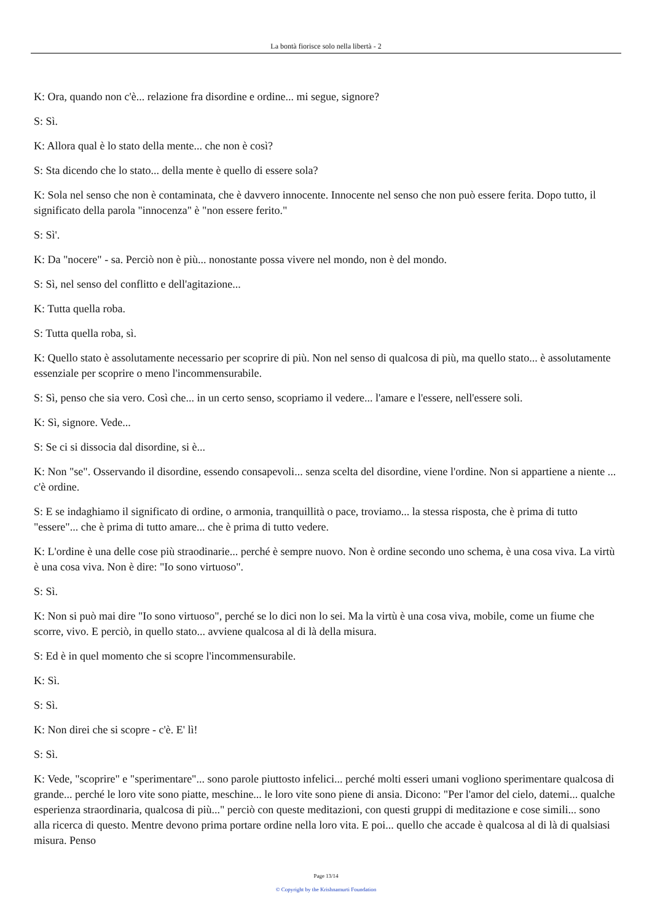La bontà fiorisce solo nella libertà - 2
K: Ora, quando non c'è... relazione fra disordine e ordine... mi segue, signore?
S: Sì.
K: Allora qual è lo stato della mente... che non è così?
S: Sta dicendo che lo stato... della mente è quello di essere sola?
K: Sola nel senso che non è contaminata, che è davvero innocente. Innocente nel senso che non può essere ferita. Dopo tutto, il significato della parola "innocenza" è "non essere ferito."
S: Sì'.
K: Da "nocere" - sa. Perciò non è più... nonostante possa vivere nel mondo, non è del mondo.
S: Sì, nel senso del conflitto e dell'agitazione...
K: Tutta quella roba.
S: Tutta quella roba, sì.
K: Quello stato è assolutamente necessario per scoprire di più. Non nel senso di qualcosa di più, ma quello stato... è assolutamente essenziale per scoprire o meno l'incommensurabile.
S: Sì, penso che sia vero. Così che... in un certo senso, scopriamo il vedere... l'amare e l'essere, nell'essere soli.
K: Sì, signore. Vede...
S: Se ci si dissocia dal disordine, si è...
K: Non "se". Osservando il disordine, essendo consapevoli... senza scelta del disordine, viene l'ordine. Non si appartiene a niente ... c'è ordine.
S: E se indaghiamo il significato di ordine, o armonia, tranquillità o pace, troviamo... la stessa risposta, che è prima di tutto "essere"... che è prima di tutto amare... che è prima di tutto vedere.
K: L'ordine è una delle cose più straodinarie... perché è sempre nuovo. Non è ordine secondo uno schema, è una cosa viva. La virtù è una cosa viva. Non è dire: "Io sono virtuoso".
S: Sì.
K: Non si può mai dire "Io sono virtuoso", perché se lo dici non lo sei. Ma la virtù è una cosa viva, mobile, come un fiume che scorre, vivo. E perciò, in quello stato... avviene qualcosa al di là della misura.
S: Ed è in quel momento che si scopre l'incommensurabile.
K: Sì.
S: Sì.
K: Non direi che si scopre - c'è. E' lì!
S: Sì.
K: Vede, "scoprire" e "sperimentare"... sono parole piuttosto infelici... perché molti esseri umani vogliono sperimentare qualcosa di grande... perché le loro vite sono piatte, meschine... le loro vite sono piene di ansia. Dicono: "Per l'amor del cielo, datemi... qualche esperienza straordinaria, qualcosa di più..." perciò con queste meditazioni, con questi gruppi di meditazione e cose simili... sono alla ricerca di questo. Mentre devono prima portare ordine nella loro vita. E poi... quello che accade è qualcosa al di là di qualsiasi misura. Penso
Page 13/14
© Copyright by the Krishnamurti Foundation